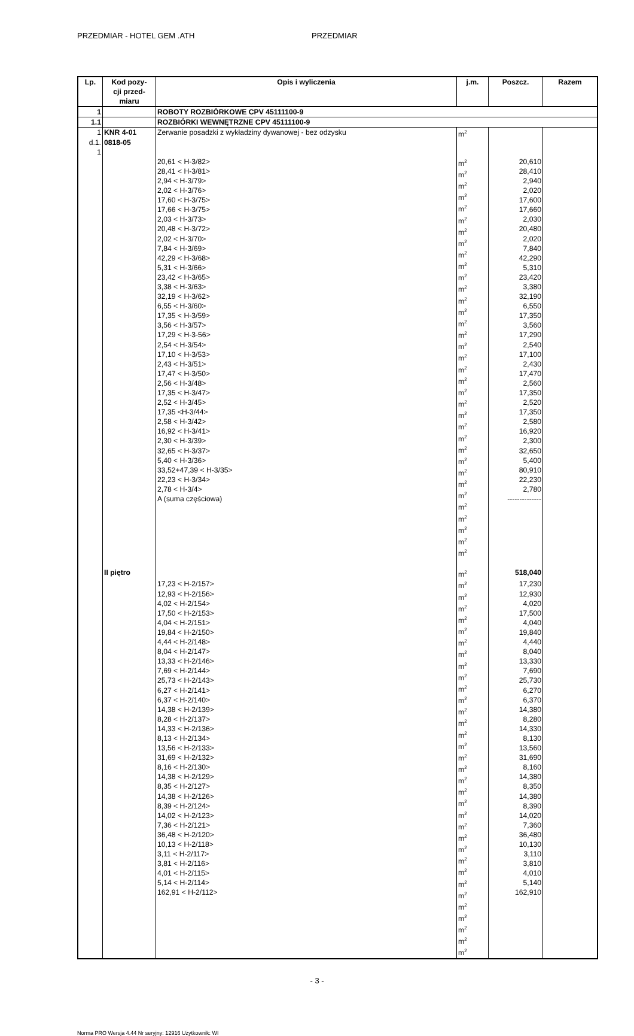PRZEDMIAR - HOTEL GEM .ATH PRZEDMIAR
| Lp. | Kod pozy- cji przed- miaru | Opis i wyliczenia | j.m. | Poszcz. | Razem |
| --- | --- | --- | --- | --- | --- |
| 1 | | ROBOTY ROZBIÓRKOWE CPV 45111100-9 | | | |
| 1.1 | | ROZBIÓRKI WEWNĘTRZNE CPV 45111100-9 | | | |
| 1 d.1. 1 | KNR 4-01 0818-05 | Zerwanie posadzki z wykładziny dywanowej - bez odzysku | m<sup>2</sup> | | |
| | | 20,61 < H-3/82> 28,41 < H-3/81> 2,94 < H-3/79> 2,02 < H-3/76> 17,60 < H-3/75> 17,66 < H-3/75> 2,03 < H-3/73> 20,48 < H-3/72> 2,02 < H-3/70> 7,84 < H-3/69> 42,29 < H-3/68> 5,31 < H-3/66> 23,42 < H-3/65> 3,38 < H-3/63> 32,19 < H-3/62> 6,55 < H-3/60> 17,35 < H-3/59> 3,56 < H-3/57> 17,29 < H-3-56> 2,54 < H-3/54> 17,10 < H-3/53> 2,43 < H-3/51> 17,47 < H-3/50> 2,56 < H-3/48> 17,35 < H-3/47> 2,52 < H-3/45> 17,35 <H-3/44> 2,58 < H-3/42> 16,92 < H-3/41> 2,30 < H-3/39> 32,65 < H-3/37> 5,40 < H-3/36> 33,52+47,39 < H-3/35> 22,23 < H-3/34> 2,78 < H-3/4> A (suma częściowa) | m<sup>2</sup> m<sup>2</sup> m<sup>2</sup> m<sup>2</sup> m<sup>2</sup> m<sup>2</sup> m<sup>2</sup> m<sup>2</sup> m<sup>2</sup> m<sup>2</sup> m<sup>2</sup> m<sup>2</sup> m<sup>2</sup> m<sup>2</sup> m<sup>2</sup> m<sup>2</sup> m<sup>2</sup> m<sup>2</sup> m<sup>2</sup> m<sup>2</sup> m<sup>2</sup> m<sup>2</sup> m<sup>2</sup> m<sup>2</sup> m<sup>2</sup> m<sup>2</sup> m<sup>2</sup> m<sup>2</sup> m<sup>2</sup> m<sup>2</sup> m<sup>2</sup> m<sup>2</sup> m<sup>2</sup> m<sup>2</sup> m<sup>2</sup> | 20,610 28,410 2,940 2,020 17,600 17,660 2,030 20,480 2,020 7,840 42,290 5,310 23,420 3,380 32,190 6,550 17,350 3,560 17,290 2,540 17,100 2,430 17,470 2,560 17,350 2,520 17,350 2,580 16,920 2,300 32,650 5,400 80,910 22,230 2,780 -------------- | |
| | II piętro | | m<sup>2</sup> | 518,040 | |
| | | 17,23 < H-2/157> 12,93 < H-2/156> 4,02 < H-2/154> 17,50 < H-2/153> 4,04 < H-2/151> 19,84 < H-2/150> 4,44 < H-2/148> 8,04 < H-2/147> 13,33 < H-2/146> 7,69 < H-2/144> 25,73 < H-2/143> 6,27 < H-2/141> 6,37 < H-2/140> 14,38 < H-2/139> 8,28 < H-2/137> 14,33 < H-2/136> 8,13 < H-2/134> 13,56 < H-2/133> 31,69 < H-2/132> 8,16 < H-2/130> 14,38 < H-2/129> 8,35 < H-2/127> 14,38 < H-2/126> 8,39 < H-2/124> 14,02 < H-2/123> 7,36 < H-2/121> 36,48 < H-2/120> 10,13 < H-2/118> 3,11 < H-2/117> 3,81 < H-2/116> 4,01 < H-2/115> 5,14 < H-2/114> 162,91 < H-2/112> | m<sup>2</sup> m<sup>2</sup> m<sup>2</sup> m<sup>2</sup> m<sup>2</sup> m<sup>2</sup> m<sup>2</sup> m<sup>2</sup> m<sup>2</sup> m<sup>2</sup> m<sup>2</sup> m<sup>2</sup> m<sup>2</sup> m<sup>2</sup> m<sup>2</sup> m<sup>2</sup> m<sup>2</sup> m<sup>2</sup> m<sup>2</sup> m<sup>2</sup> m<sup>2</sup> m<sup>2</sup> m<sup>2</sup> m<sup>2</sup> m<sup>2</sup> m<sup>2</sup> m<sup>2</sup> m<sup>2</sup> m<sup>2</sup> m<sup>2</sup> m<sup>2</sup> m<sup>2</sup> m<sup>2</sup> | 17,230 12,930 4,020 17,500 4,040 19,840 4,440 8,040 13,330 7,690 25,730 6,270 6,370 14,380 8,280 14,330 8,130 13,560 31,690 8,160 14,380 8,350 14,380 8,390 14,020 7,360 36,480 10,130 3,110 3,810 4,010 5,140 162,910 | |
- 3 -
Norma PRO Wersja 4.44 Nr seryjny: 12916 Użytkownik: WI